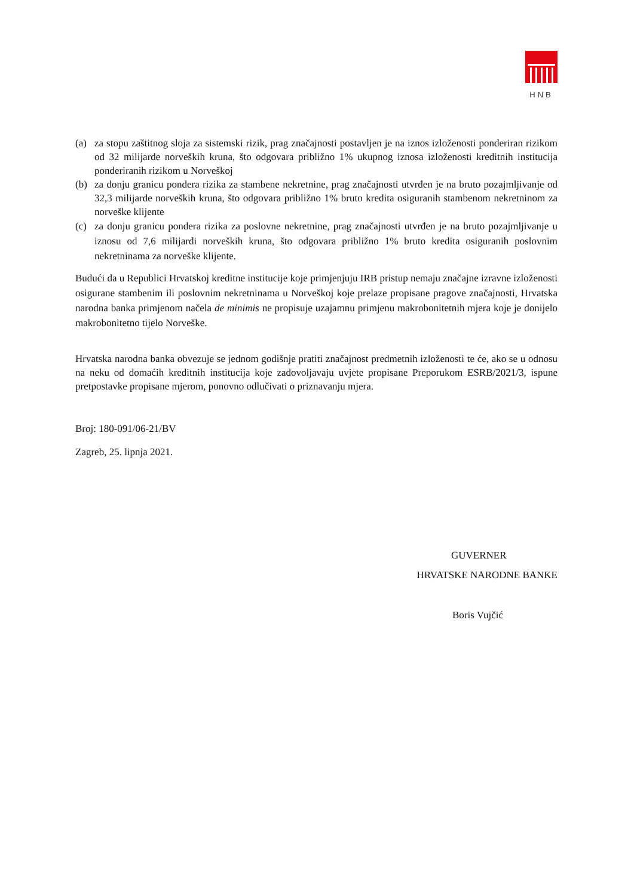HNB
(a) za stopu zaštitnog sloja za sistemski rizik, prag značajnosti postavljen je na iznos izloženosti ponderiran rizikom od 32 milijarde norveških kruna, što odgovara približno 1% ukupnog iznosa izloženosti kreditnih institucija ponderiranih rizikom u Norveškoj
(b) za donju granicu pondera rizika za stambene nekretnine, prag značajnosti utvrđen je na bruto pozajmljivanje od 32,3 milijarde norveških kruna, što odgovara približno 1% bruto kredita osiguranih stambenom nekretninom za norveške klijente
(c) za donju granicu pondera rizika za poslovne nekretnine, prag značajnosti utvrđen je na bruto pozajmljivanje u iznosu od 7,6 milijardi norveških kruna, što odgovara približno 1% bruto kredita osiguranih poslovnim nekretninama za norveške klijente.
Budući da u Republici Hrvatskoj kreditne institucije koje primjenjuju IRB pristup nemaju značajne izravne izloženosti osigurane stambenim ili poslovnim nekretninama u Norveškoj koje prelaze propisane pragove značajnosti, Hrvatska narodna banka primjenom načela de minimis ne propisuje uzajamnu primjenu makrobonitetnih mjera koje je donijelo makrobonitetno tijelo Norveške.
Hrvatska narodna banka obvezuje se jednom godišnje pratiti značajnost predmetnih izloženosti te će, ako se u odnosu na neku od domaćih kreditnih institucija koje zadovoljavaju uvjete propisane Preporukom ESRB/2021/3, ispune pretpostavke propisane mjerom, ponovno odlučivati o priznavanju mjera.
Broj: 180-091/06-21/BV
Zagreb, 25. lipnja 2021.
GUVERNER
HRVATSKE NARODNE BANKE
Boris Vujčić